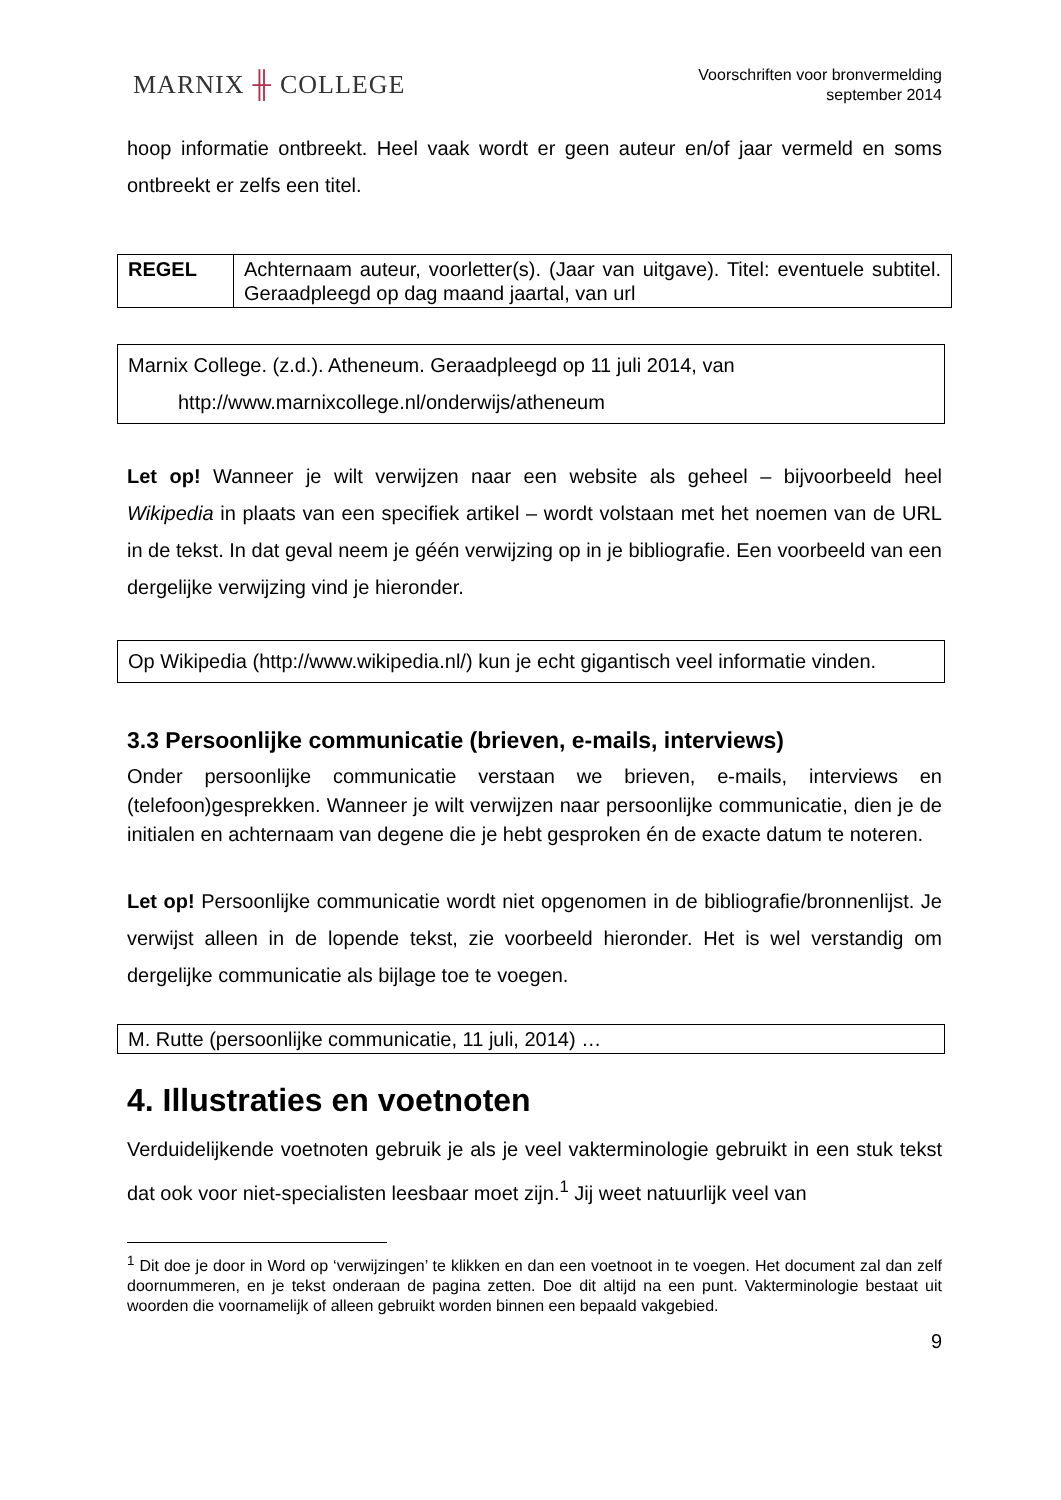MARNIX ╫ COLLEGE
Voorschriften voor bronvermelding
september 2014
hoop informatie ontbreekt. Heel vaak wordt er geen auteur en/of jaar vermeld en soms ontbreekt er zelfs een titel.
| REGEL | Achternaam auteur, voorletter(s). (Jaar van uitgave). Titel: eventuele subtitel. Geraadpleegd op dag maand jaartal, van url |
Marnix College. (z.d.). Atheneum. Geraadpleegd op 11 juli 2014, van
http://www.marnixcollege.nl/onderwijs/atheneum
Let op! Wanneer je wilt verwijzen naar een website als geheel – bijvoorbeeld heel Wikipedia in plaats van een specifiek artikel – wordt volstaan met het noemen van de URL in de tekst. In dat geval neem je géén verwijzing op in je bibliografie. Een voorbeeld van een dergelijke verwijzing vind je hieronder.
Op Wikipedia (http://www.wikipedia.nl/) kun je echt gigantisch veel informatie vinden.
3.3 Persoonlijke communicatie (brieven, e-mails, interviews)
Onder persoonlijke communicatie verstaan we brieven, e-mails, interviews en (telefoon)gesprekken. Wanneer je wilt verwijzen naar persoonlijke communicatie, dien je de initialen en achternaam van degene die je hebt gesproken én de exacte datum te noteren.
Let op! Persoonlijke communicatie wordt niet opgenomen in de bibliografie/bronnenlijst. Je verwijst alleen in de lopende tekst, zie voorbeeld hieronder. Het is wel verstandig om dergelijke communicatie als bijlage toe te voegen.
M. Rutte (persoonlijke communicatie, 11 juli, 2014) …
4. Illustraties en voetnoten
Verduidelijkende voetnoten gebruik je als je veel vakterminologie gebruikt in een stuk tekst dat ook voor niet-specialisten leesbaar moet zijn.<sup>1</sup> Jij weet natuurlijk veel van
<sup>1</sup> Dit doe je door in Word op ‘verwijzingen’ te klikken en dan een voetnoot in te voegen. Het document zal dan zelf doornummeren, en je tekst onderaan de pagina zetten. Doe dit altijd na een punt. Vakterminologie bestaat uit woorden die voornamelijk of alleen gebruikt worden binnen een bepaald vakgebied.
9